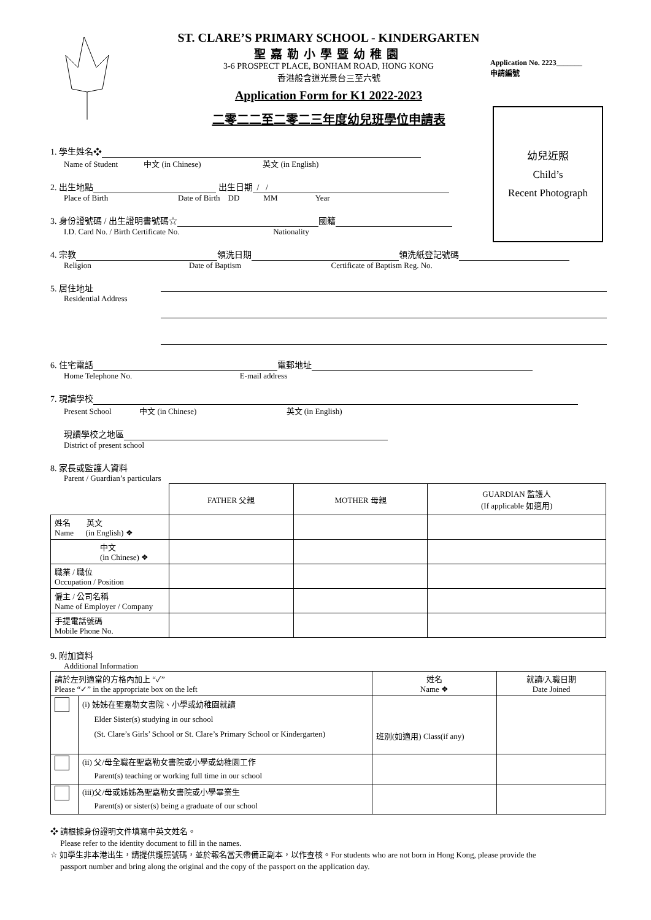ST. CLARE’S PRIMARY SCHOOL - KINDERGARTEN
聖嘉勒小學暨幼稚園
3-6 PROSPECT PLACE, BONHAM ROAD, HONG KONG
香港般含道光景台三至六號
Application Form for K1 2022-2023
二零二二至二零二三年度幼兒班學位申請表
Application No. 2223_______
申請編號
幼兒近照
Child’s
Recent Photograph
1. 學生姓名❖
Name of Student 中文 (in Chinese) 英文 (in English)
2. 出生地點 出生日期 / /
Place of Birth Date of Birth DD MM Year
3. 身份證號碼 / 出生證明書號碼☆ 國籍
I.D. Card No. / Birth Certificate No. Nationality
4. 宗教 領洗日期 領洗紙登記號碼
Religion Date of Baptism Certificate of Baptism Reg. No.
5. 居住地址
Residential Address
6. 住宅電話 電郵地址
Home Telephone No. E-mail address
7. 現讀學校
Present School 中文 (in Chinese) 英文 (in English)
現讀學校之地區
District of present school
8. 家長或監護人資料
Parent / Guardian’s particulars
| | FATHER 父親 | MOTHER 母親 | GUARDIAN 監護人 (If applicable 如適用) |
| --- | --- | --- | --- |
| 姓名 英文 Name (in English) ❖ | | | |
| 中文 (in Chinese) ❖ | | | |
| 職業 / 職位 Occupation / Position | | | |
| 僱主 / 公司名稱 Name of Employer / Company | | | |
| 手提電話號碼 Mobile Phone No. | | | |
9. 附加資料
Additional Information
| 請於左列適當的方格內加上 “✓” Please “✓” in the appropriate box on the left | | 姓名 Name ❖ | 就讀/入職日期 Date Joined |
| --- | --- | --- | --- |
| | (i) 姊姊在聖嘉勒女書院、小學或幼稚園就讀 Elder Sister(s) studying in our school (St. Clare’s Girls’ School or St. Clare’s Primary School or Kindergarten) | 班別(如適用) Class(if any) | |
| | (ii) 父/母全職在聖嘉勒女書院或小學或幼稚園工作 Parent(s) teaching or working full time in our school | | |
| | (iii)父/母或姊姊為聖嘉勒女書院或小學畢業生 Parent(s) or sister(s) being a graduate of our school | | |
❖ 請根據身份證明文件填寫中英文姓名。
Please refer to the identity document to fill in the names.
☆ 如學生非本港出生，請提供護照號碼，並於報名當天帶備正副本，以作查核。For students who are not born in Hong Kong, please provide the
passport number and bring along the original and the copy of the passport on the application day.